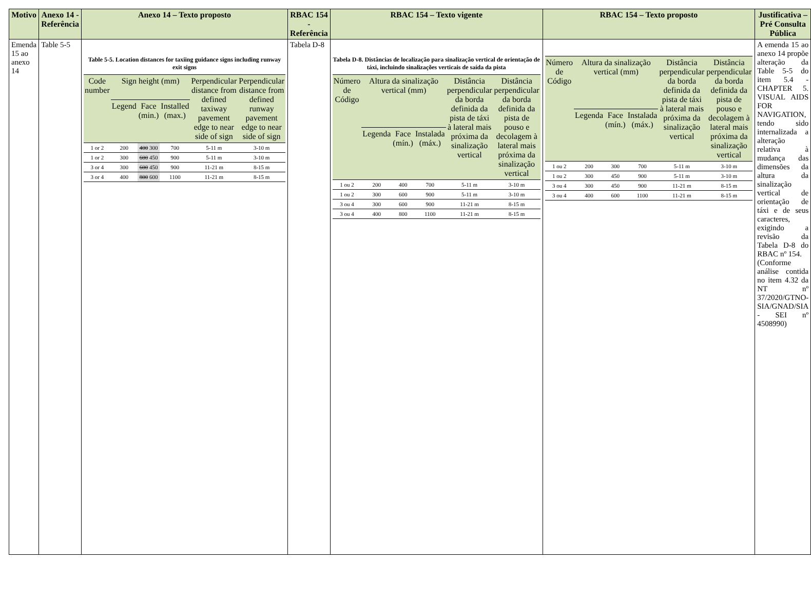| Motivo | Anexo 14 - Referência | Anexo 14 – Texto proposto | RBAC 154 - Referência | RBAC 154 – Texto vigente | RBAC 154 – Texto proposto | Justificativa – Pré Consulta Pública |
| --- | --- | --- | --- | --- | --- | --- |
| Emenda 15 ao anexo 14 | Table 5-5 | Table 5-5. Location distances for taxiing guidance signs including runway exit signs / Code number / Sign height (mm) / / / Perpendicular distance from defined taxiway pavement edge to near side of sign / Perpendicular distance from defined runway pavement edge to near side of sign / / --- / --- / --- / --- / --- / --- / / / Legend / Face (min.) / Installed (max.) / / / / 1 or 2 / 200 / 400 300 / 700 / 5-11 m / 3-10 m / / 1 or 2 / 300 / 600 450 / 900 / 5-11 m / 3-10 m / / 3 or 4 / 300 / 600 450 / 900 / 11-21 m / 8-15 m / / 3 or 4 / 400 / 800 600 / 1100 / 11-21 m / 8-15 m / | Tabela D-8 | Tabela D-8. Distâncias de localização para sinalização vertical de orientação de táxi, incluindo sinalizações verticais de saída da pista / Número de Código / Altura da sinalização vertical (mm) / / / Distância perpendicular da borda definida da pista de táxi à lateral mais próxima da sinalização vertical / Distância perpendicular da borda definida da pista de pouso e decolagem à lateral mais próxima da sinalização vertical / / --- / --- / --- / --- / --- / --- / / / Legenda / Face (mín.) / Instalada (máx.) / / / / 1 ou 2 / 200 / 400 / 700 / 5-11 m / 3-10 m / / 1 ou 2 / 300 / 600 / 900 / 5-11 m / 3-10 m / / 3 ou 4 / 300 / 600 / 900 / 11-21 m / 8-15 m / / 3 ou 4 / 400 / 800 / 1100 / 11-21 m / 8-15 m / | / Número de Código / Altura da sinalização vertical (mm) / / / Distância perpendicular da borda definida da pista de táxi à lateral mais próxima da sinalização vertical / Distância perpendicular da borda definida da pista de pouso e decolagem à lateral mais próxima da sinalização vertical / / --- / --- / --- / --- / --- / --- / / / Legenda / Face (mín.) / Instalada (máx.) / / / / 1 ou 2 / 200 / 300 / 700 / 5-11 m / 3-10 m / / 1 ou 2 / 300 / 450 / 900 / 5-11 m / 3-10 m / / 3 ou 4 / 300 / 450 / 900 / 11-21 m / 8-15 m / / 3 ou 4 / 400 / 600 / 1100 / 11-21 m / 8-15 m / | A emenda 15 ao anexo 14 propõe alteração da Table 5-5 do item 5.4 - CHAPTER 5. VISUAL AIDS FOR NAVIGATION, tendo sido internalizada a alteração relativa à mudança das dimensões da altura da sinalização vertical de orientação de táxi e de seus caracteres, exigindo a revisão da Tabela D-8 do RBAC nº 154. (Conforme análise contida no item 4.32 da NT nº 37/2020/GTNO-SIA/GNAD/SIA - SEI nº 4508990) |